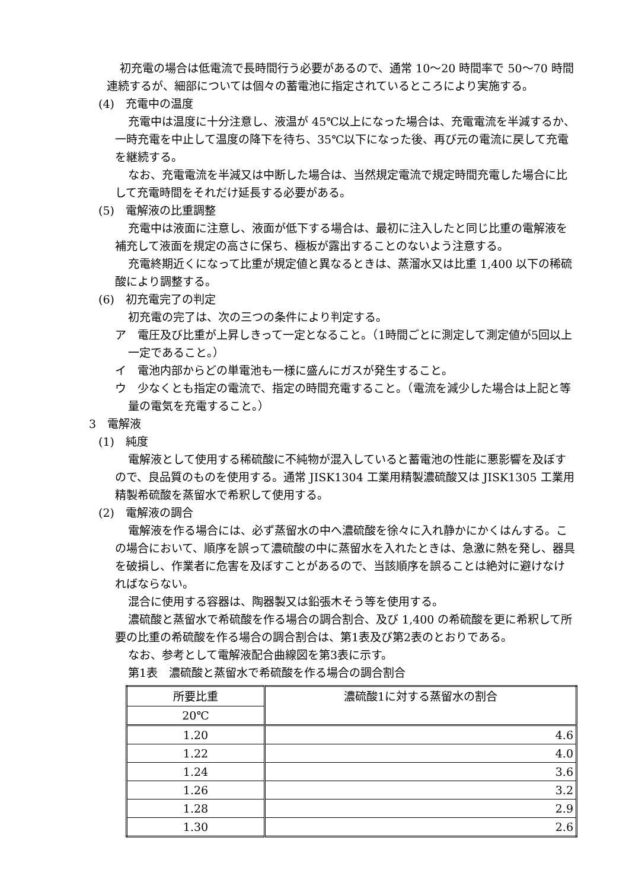初充電の場合は低電流で長時間行う必要があるので、通常 10～20 時間率で 50～70 時間連続するが、細部については個々の蓄電池に指定されているところにより実施する。
(4)　充電中の温度
充電中は温度に十分注意し、液温が 45℃以上になった場合は、充電電流を半減するか、一時充電を中止して温度の降下を待ち、35℃以下になった後、再び元の電流に戻して充電を継続する。
なお、充電電流を半減又は中断した場合は、当然規定電流で規定時間充電した場合に比して充電時間をそれだけ延長する必要がある。
(5)　電解液の比重調整
充電中は液面に注意し、液面が低下する場合は、最初に注入したと同じ比重の電解液を補充して液面を規定の高さに保ち、極板が露出することのないよう注意する。
充電終期近くになって比重が規定値と異なるときは、蒸溜水又は比重 1,400 以下の稀硫酸により調整する。
(6)　初充電完了の判定
初充電の完了は、次の三つの条件により判定する。
ア　電圧及び比重が上昇しきって一定となること。（1時間ごとに測定して測定値が5回以上一定であること。）
イ　電池内部からどの単電池も一様に盛んにガスが発生すること。
ウ　少なくとも指定の電流で、指定の時間充電すること。（電流を減少した場合は上記と等量の電気を充電すること。）
3　電解液
(1)　純度
電解液として使用する稀硫酸に不純物が混入していると蓄電池の性能に悪影響を及ぼすので、良品質のものを使用する。通常 JISK1304 工業用精製濃硫酸又は JISK1305 工業用精製希硫酸を蒸留水で希釈して使用する。
(2)　電解液の調合
電解液を作る場合には、必ず蒸留水の中へ濃硫酸を徐々に入れ静かにかくはんする。この場合において、順序を誤って濃硫酸の中に蒸留水を入れたときは、急激に熱を発し、器具を破損し、作業者に危害を及ぼすことがあるので、当該順序を誤ることは絶対に避けなければならない。
混合に使用する容器は、陶器製又は鉛張木そう等を使用する。
濃硫酸と蒸留水で希硫酸を作る場合の調合割合、及び 1,400 の希硫酸を更に希釈して所要の比重の希硫酸を作る場合の調合割合は、第1表及び第2表のとおりである。
なお、参考として電解液配合曲線図を第3表に示す。
第1表　濃硫酸と蒸留水で希硫酸を作る場合の調合割合
| 所要比重 | 濃硫酸1に対する蒸留水の割合 |
| --- | --- |
| 20℃ | |
| 1.20 | 4.6 |
| 1.22 | 4.0 |
| 1.24 | 3.6 |
| 1.26 | 3.2 |
| 1.28 | 2.9 |
| 1.30 | 2.6 |